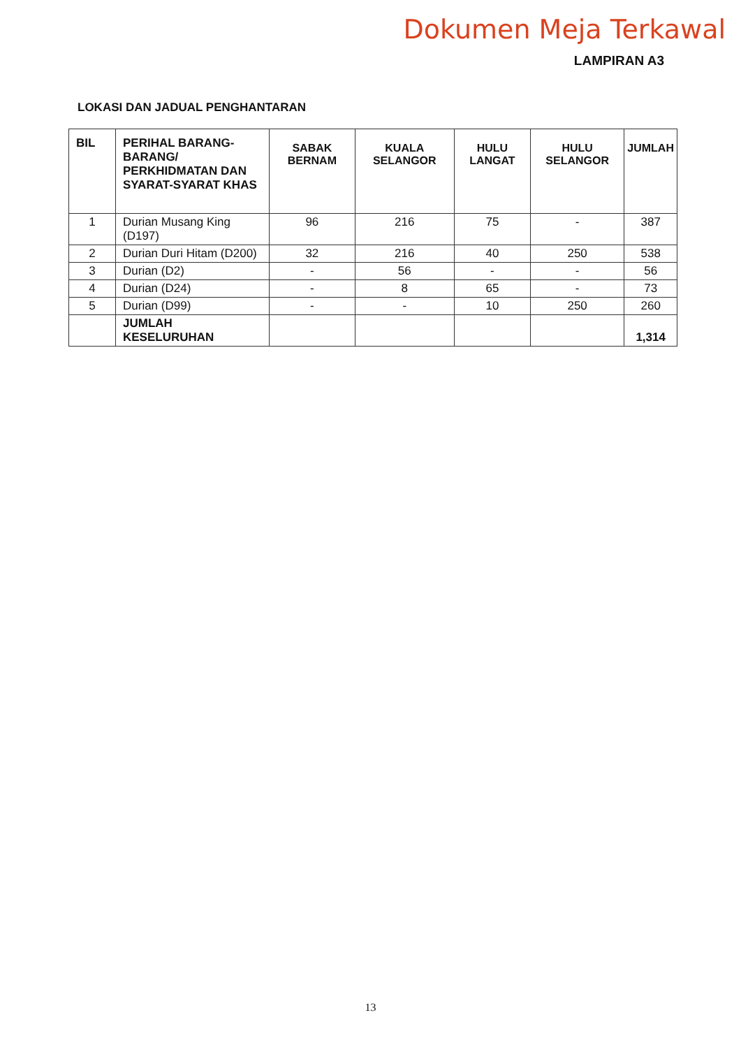Dokumen Meja Terkawal
LAMPIRAN A3
LOKASI DAN JADUAL PENGHANTARAN
| BIL | PERIHAL BARANG-BARANG/ PERKHIDMATAN DAN SYARAT-SYARAT KHAS | SABAK BERNAM | KUALA SELANGOR | HULU LANGAT | HULU SELANGOR | JUMLAH |
| --- | --- | --- | --- | --- | --- | --- |
| 1 | Durian Musang King (D197) | 96 | 216 | 75 | - | 387 |
| 2 | Durian Duri Hitam (D200) | 32 | 216 | 40 | 250 | 538 |
| 3 | Durian (D2) | - | 56 | - | - | 56 |
| 4 | Durian (D24) | - | 8 | 65 | - | 73 |
| 5 | Durian (D99) | - | - | 10 | 250 | 260 |
| | JUMLAH KESELURUHAN | | | | | 1,314 |
13